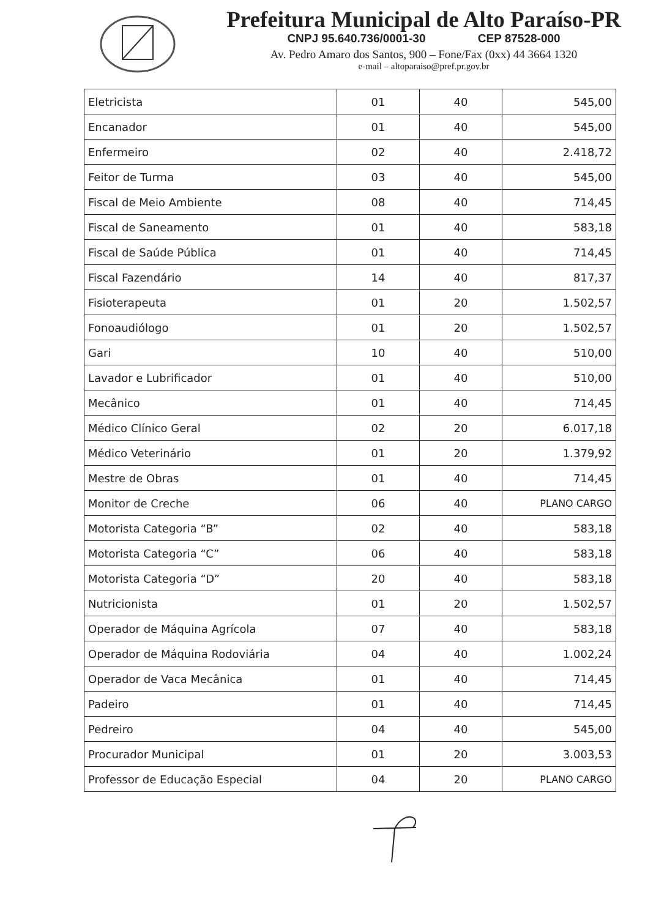Prefeitura Municipal de Alto Paraíso-PR
CNPJ 95.640.736/0001-30 CEP 87528-000
Av. Pedro Amaro dos Santos, 900 – Fone/Fax (0xx) 44 3664 1320
e-mail – altoparaiso@pref.pr.gov.br
| Eletricista | 01 | 40 | 545,00 |
| Encanador | 01 | 40 | 545,00 |
| Enfermeiro | 02 | 40 | 2.418,72 |
| Feitor de Turma | 03 | 40 | 545,00 |
| Fiscal de Meio Ambiente | 08 | 40 | 714,45 |
| Fiscal de Saneamento | 01 | 40 | 583,18 |
| Fiscal de Saúde Pública | 01 | 40 | 714,45 |
| Fiscal Fazendário | 14 | 40 | 817,37 |
| Fisioterapeuta | 01 | 20 | 1.502,57 |
| Fonoaudiólogo | 01 | 20 | 1.502,57 |
| Gari | 10 | 40 | 510,00 |
| Lavador e Lubrificador | 01 | 40 | 510,00 |
| Mecânico | 01 | 40 | 714,45 |
| Médico Clínico Geral | 02 | 20 | 6.017,18 |
| Médico Veterinário | 01 | 20 | 1.379,92 |
| Mestre de Obras | 01 | 40 | 714,45 |
| Monitor de Creche | 06 | 40 | PLANO CARGO |
| Motorista Categoria “B” | 02 | 40 | 583,18 |
| Motorista Categoria “C” | 06 | 40 | 583,18 |
| Motorista Categoria “D” | 20 | 40 | 583,18 |
| Nutricionista | 01 | 20 | 1.502,57 |
| Operador de Máquina Agrícola | 07 | 40 | 583,18 |
| Operador de Máquina Rodoviária | 04 | 40 | 1.002,24 |
| Operador de Vaca Mecânica | 01 | 40 | 714,45 |
| Padeiro | 01 | 40 | 714,45 |
| Pedreiro | 04 | 40 | 545,00 |
| Procurador Municipal | 01 | 20 | 3.003,53 |
| Professor de Educação Especial | 04 | 20 | PLANO CARGO |